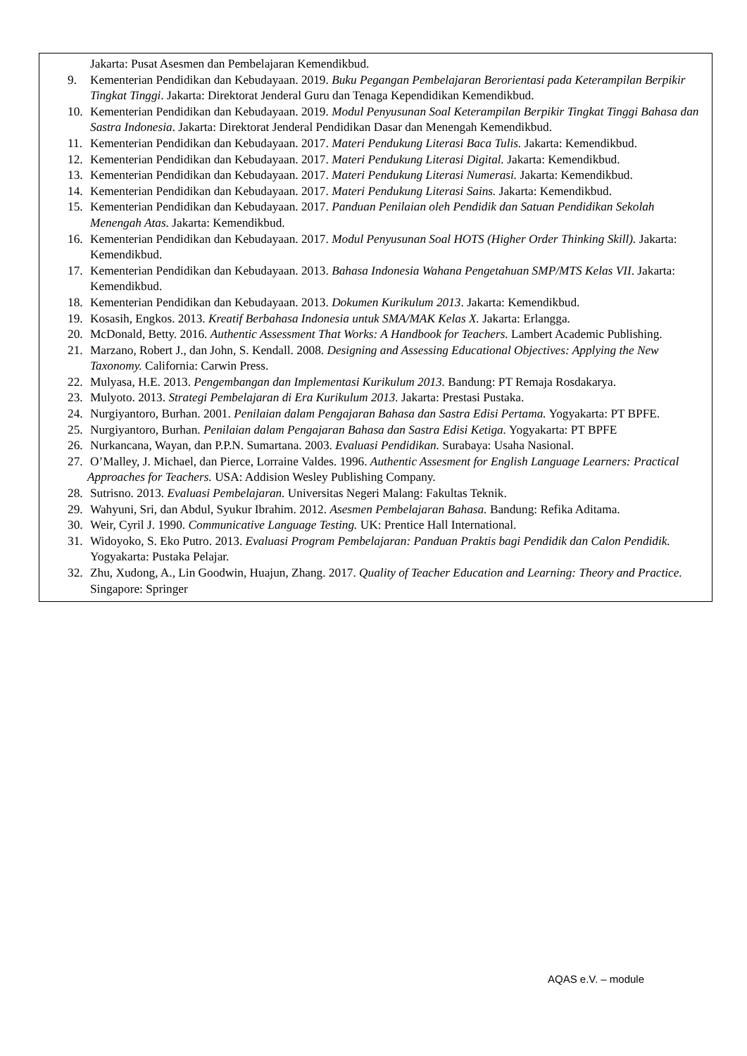| Jakarta: Pusat Asesmen dan Pembelajaran Kemendikbud. 9. Kementerian Pendidikan dan Kebudayaan. 2019. Buku Pegangan Pembelajaran Berorientasi pada Keterampilan Berpikir Tingkat Tinggi . Jakarta: Direktorat Jenderal Guru dan Tenaga Kependidikan Kemendikbud. 10. Kementerian Pendidikan dan Kebudayaan. 2019. Modul Penyusunan Soal Keterampilan Berpikir Tingkat Tinggi Bahasa dan Sastra Indonesia . Jakarta: Direktorat Jenderal Pendidikan Dasar dan Menengah Kemendikbud. 11. Kementerian Pendidikan dan Kebudayaan. 2017. Materi Pendukung Literasi Baca Tulis. Jakarta: Kemendikbud. 12. Kementerian Pendidikan dan Kebudayaan. 2017. Materi Pendukung Literasi Digital. Jakarta: Kemendikbud. 13. Kementerian Pendidikan dan Kebudayaan. 2017. Materi Pendukung Literasi Numerasi. Jakarta: Kemendikbud. 14. Kementerian Pendidikan dan Kebudayaan. 2017. Materi Pendukung Literasi Sains. Jakarta: Kemendikbud. 15. Kementerian Pendidikan dan Kebudayaan. 2017. Panduan Penilaian oleh Pendidik dan Satuan Pendidikan Sekolah Menengah Atas. Jakarta: Kemendikbud. 16. Kementerian Pendidikan dan Kebudayaan. 2017. Modul Penyusunan Soal HOTS (Higher Order Thinking Skill). Jakarta: Kemendikbud. 17. Kementerian Pendidikan dan Kebudayaan. 2013. Bahasa Indonesia Wahana Pengetahuan SMP/MTS Kelas VII . Jakarta: Kemendikbud. 18. Kementerian Pendidikan dan Kebudayaan. 2013. Dokumen Kurikulum 2013 . Jakarta: Kemendikbud. 19. Kosasih, Engkos. 2013. Kreatif Berbahasa Indonesia untuk SMA/MAK Kelas X. Jakarta: Erlangga. 20. McDonald, Betty. 2016. Authentic Assessment That Works: A Handbook for Teachers. Lambert Academic Publishing. 21. Marzano, Robert J., dan John, S. Kendall. 2008. Designing and Assessing Educational Objectives: Applying the New Taxonomy. California: Carwin Press. 22. Mulyasa, H.E. 2013. Pengembangan dan Implementasi Kurikulum 2013. Bandung: PT Remaja Rosdakarya. 23. Mulyoto. 2013. Strategi Pembelajaran di Era Kurikulum 2013. Jakarta: Prestasi Pustaka. 24. Nurgiyantoro, Burhan. 2001. Penilaian dalam Pengajaran Bahasa dan Sastra Edisi Pertama. Yogyakarta: PT BPFE. 25. Nurgiyantoro, Burhan. Penilaian dalam Pengajaran Bahasa dan Sastra Edisi Ketiga. Yogyakarta: PT BPFE 26. Nurkancana, Wayan, dan P.P.N. Sumartana. 2003. Evaluasi Pendidikan. Surabaya: Usaha Nasional. 27. O’Malley, J. Michael, dan Pierce, Lorraine Valdes. 1996. Authentic Assesment for English Language Learners: Practical Approaches for Teachers. USA: Addision Wesley Publishing Company. 28. Sutrisno. 2013. Evaluasi Pembelajaran. Universitas Negeri Malang: Fakultas Teknik. 29. Wahyuni, Sri, dan Abdul, Syukur Ibrahim. 2012. Asesmen Pembelajaran Bahasa. Bandung: Refika Aditama. 30. Weir, Cyril J. 1990. Communicative Language Testing. UK: Prentice Hall International. 31. Widoyoko, S. Eko Putro. 2013. Evaluasi Program Pembelajaran: Panduan Praktis bagi Pendidik dan Calon Pendidik. Yogyakarta: Pustaka Pelajar. 32. Zhu, Xudong, A., Lin Goodwin, Huajun, Zhang. 2017. Quality of Teacher Education and Learning: Theory and Practice. Singapore: Springer |
AQAS e.V. – module